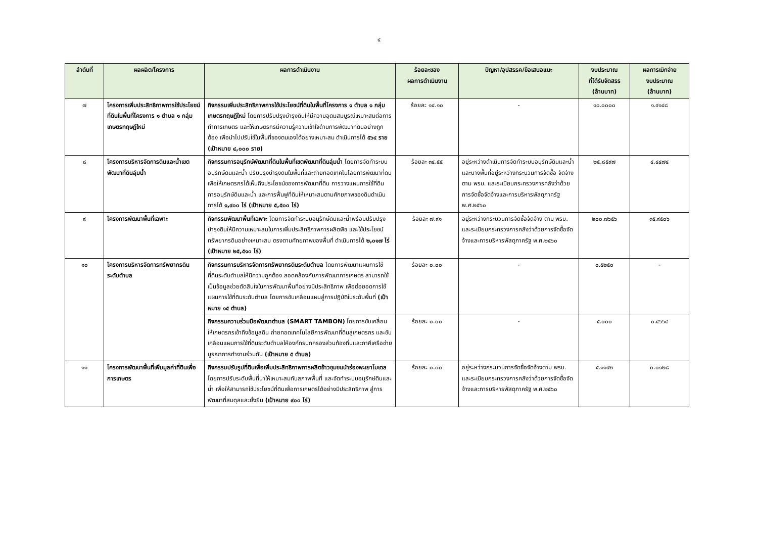๔
| ลำดับที่ | ผลผลิต/โครงการ | ผลการดำเนินงาน | ร้อยละของ ผลการดำเนินงาน | ปัญหา/อุปสรรค/ข้อเสนอแนะ | งบประมาณ ที่ได้รับจัดสรร (ล้านบาท) | ผลการเบิกจ่าย งบประมาณ (ล้านบาท) |
| --- | --- | --- | --- | --- | --- | --- |
| ๗ | โครงการเพิ่มประสิทธิภาพการใช้ประโยชน์ที่ดินในพื้นที่โครงการ ๑ ตำบล ๑ กลุ่มเกษตรทฤษฎีใหม่ | กิจกรรมเพิ่มประสิทธิภาพการใช้ประโยชน์ที่ดินในพื้นที่โครงการ ๑ ตำบล ๑ กลุ่มเกษตรทฤษฎีใหม่ โดยการปรับปรุงบำรุงดินให้มีความอุดมสมบูรณ์เหมาะสมต่อการทำการเกษตร และให้เกษตรกรมีความรู้ความเข้าใจด้านการพัฒนาที่ดินอย่างถูกต้อง เพื่อนำไปปรับใช้ในพื้นที่ของตนเองได้อย่างเหมาะสม ดำเนินการได้ ๕๖๔ ราย (เป้าหมาย ๔,๐๐๐ ราย) | ร้อยละ ๑๔.๑๐ | - | ๑๐.๐๐๐๐ | ๑.๙๑๔๘ |
| ๘ | โครงการบริหารจัดการดินและน้ำเขตพัฒนาที่ดินลุ่มน้ำ | กิจกรรมการอนุรักษ์พัฒนาที่ดินในพื้นที่เขตพัฒนาที่ดินลุ่มน้ำ โดยการจัดทำระบบอนุรักษ์ดินและน้ำ ปรับปรุงบำรุงดินในพื้นที่และถ่ายทอดเทคโนโลยีการพัฒนาที่ดินเพื่อให้เกษตรกรได้เห็นถึงประโยชน์ของการพัฒนาที่ดิน การวางแผนการใช้ที่ดิน การอนุรักษ์ดินและน้ำ และการฟื้นฟูที่ดินให้เหมาะสมตามศักยภาพของดินดำเนินการได้ ๑,๙๐๐ ไร่ (เป้าหมาย ๕,๕๐๐ ไร่) | ร้อยละ ๓๔.๕๕ | อยู่ระหว่างดำเนินการจัดทำระบบอนุรักษ์ดินและน้ำ และบางพื้นที่อยู่ระหว่างกระบวนการจัดซื้อ จัดจ้าง ตาม พรบ. และระเบียบกระทรวงการคลังว่าด้วยการจัดซื้อจัดจ้างและการบริหารพัสดุภาครัฐ พ.ศ.๒๕๖๐ | ๒๕.๘๕๙๗ | ๔.๔๔๗๔ |
| ๙ | โครงการพัฒนาพื้นที่เฉพาะ | กิจกรรมพัฒนาพื้นที่เฉพาะ โดยการจัดทำระบบอนุรักษ์ดินและน้ำพร้อมปรับปรุง บำรุงดินให้มีความเหมาะสมในการเพิ่มประสิทธิภาพการผลิตพืช และใช้ประโยชน์ทรัพยากรดินอย่างเหมาะสม ตรงตามศักยภาพของพื้นที่ ดำเนินการได้ ๒,๐๑๗ ไร่ (เป้าหมาย ๒๕,๕๑๐ ไร่) | ร้อยละ ๗.๙๑ | อยู่ระหว่างกระบวนการจัดซื้อจัดจ้าง ตาม พรบ. และระเบียบกระทรวงการคลังว่าด้วยการจัดซื้อจัดจ้างและการบริหารพัสดุภาครัฐ พ.ศ.๒๕๖๐ | ๒๐๐.๗๖๕๖ | ๓๕.๙๕๐๖ |
| ๑๐ | โครงการบริหารจัดการทรัพยากรดินระดับตำบล | กิจกรรมการบริหารจัดการทรัพยากรดินระดับตำบล โดยการพัฒนาแผนการใช้ที่ดินระดับตำบลให้มีความถูกต้อง สอดคล้องกับการพัฒนาการเกษตร สามารถใช้เป็นข้อมูลช่วยตัดสินใจในการพัฒนาพื้นที่อย่างมีประสิทธิภาพ เพื่อต่อยอดการใช้แผนการใช้ที่ดินระดับตำบล โดยการขับเคลื่อนแผนสู่การปฏิบัติในระดับพื้นที่ (เป้าหมาย ๑๕ ตำบล) | ร้อยละ ๐.๐๐ | - | ๐.๕๒๕๐ | - |
| | | กิจกรรมความร่วมมือพัฒนาตำบล (SMART TAMBON) โดยการขับเคลื่อนให้เกษตรกรเข้าถึงข้อมูลดิน ถ่ายทอดเทคโนโลยีการพัฒนาที่ดินสู่เกษตรกร และขับเคลื่อนแผนการใช้ที่ดินระดับตำบลให้องค์กรปกครองส่วนท้องถิ่นและภาคีเครือข่ายบูรณาการทำงานร่วมกัน (เป้าหมาย ๕ ตำบล) | ร้อยละ ๐.๐๐ | - | ๕.๐๐๐ | ๐.๔๖๖๔ |
| ๑๑ | โครงการพัฒนาพื้นที่เพิ่มมูลค่าที่ดินเพื่อการเกษตร | กิจกรรมปรับรูปที่ดินเพื่อเพิ่มประสิทธิภาพการผลิตข้าวชุมชนนำร่องพะเยาโมเดล โดยการปรับระดับพื้นที่นาให้เหมาะสมกับสภาพพื้นที่ และจัดทำระบบอนุรักษ์ดินและน้ำ เพื่อให้สามารถใช้ประโยชน์ที่ดินเพื่อการเกษตรได้อย่างมีประสิทธิภาพ สู่การพัฒนาที่สมดุลและยั่งยืน (เป้าหมาย ๙๐๐ ไร่) | ร้อยละ ๐.๐๐ | อยู่ระหว่างกระบวนการจัดซื้อจัดจ้างตาม พรบ. และระเบียบกระทรวงการคลังว่าด้วยการจัดซื้อจัดจ้างและการบริหารพัสดุภาครัฐ พ.ศ.๒๕๖๐ | ๕.๑๑๙๒ | ๐.๐๑๒๘ |